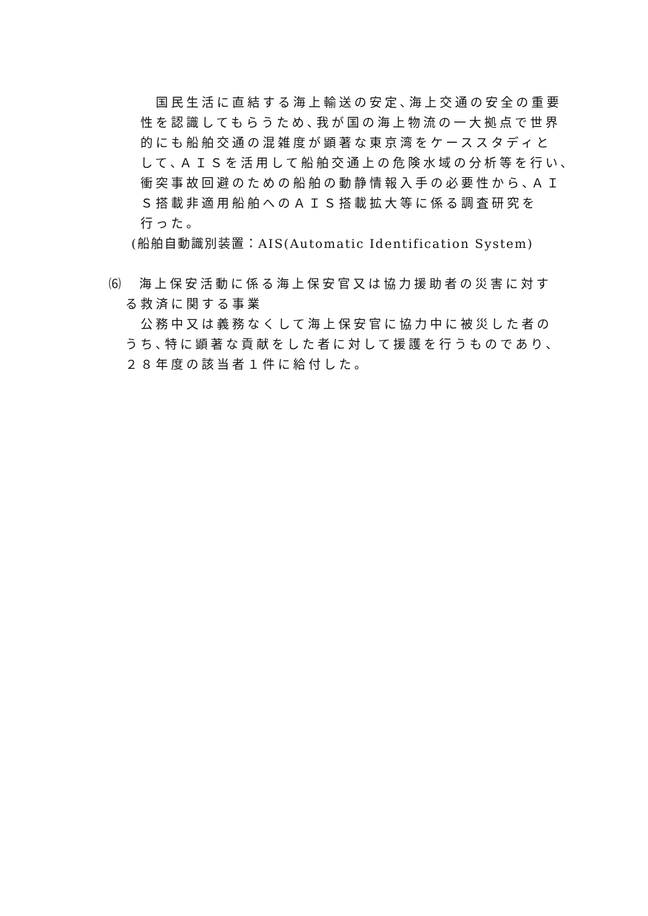国民生活に直結する海上輸送の安定､海上交通の安全の重要
性を認識してもらうため､我が国の海上物流の一大拠点で世界
的にも船舶交通の混雑度が顕著な東京湾をケーススタディと
して､ＡＩＳを活用して船舶交通上の危険水域の分析等を行い､
衝突事故回避のための船舶の動静情報入手の必要性から､ＡＩ
Ｓ搭載非適用船舶へのＡＩＳ搭載拡大等に係る調査研究を
行った。
(船舶自動識別装置：AIS(Automatic Identification System)
⑹　海上保安活動に係る海上保安官又は協力援助者の災害に対す
る救済に関する事業
　公務中又は義務なくして海上保安官に協力中に被災した者の
うち､特に顕著な貢献をした者に対して援護を行うものであり､
２８年度の該当者１件に給付した。